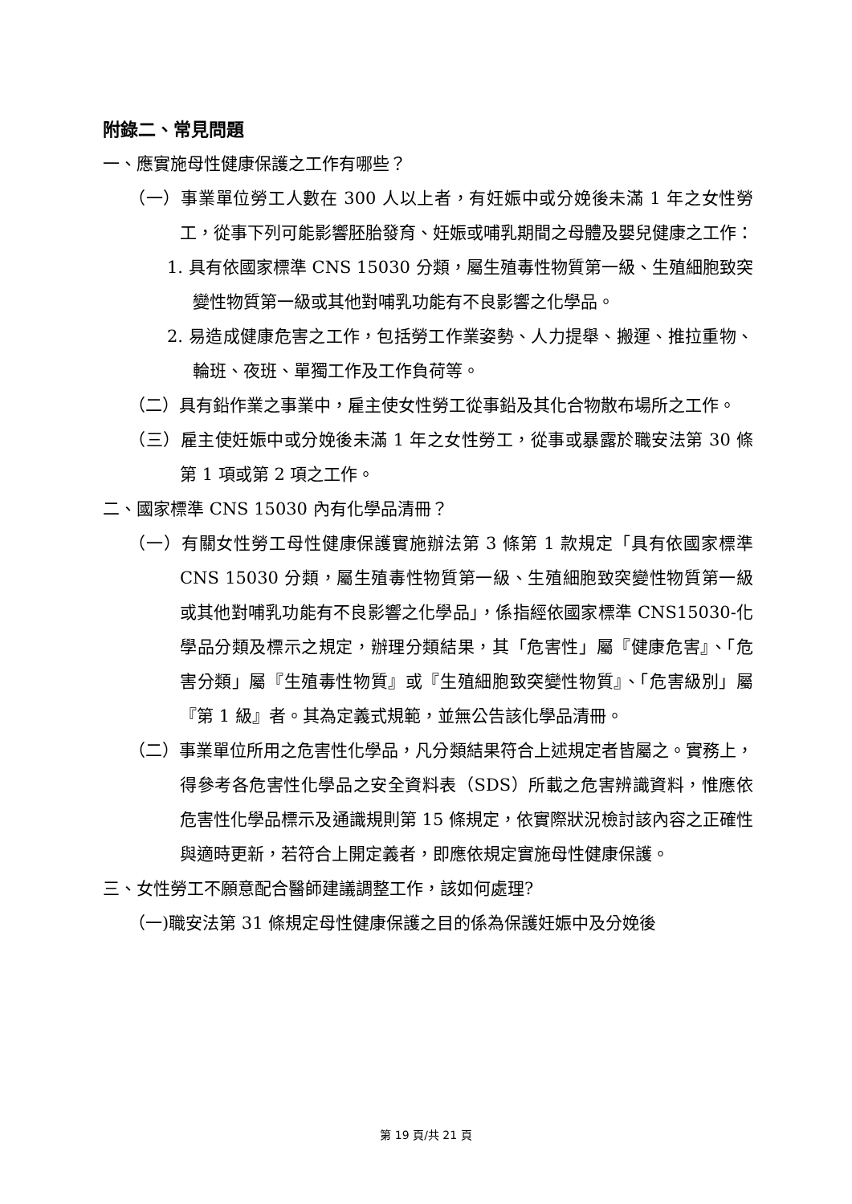附錄二、常見問題
一、應實施母性健康保護之工作有哪些？
（一）事業單位勞工人數在 300 人以上者，有妊娠中或分娩後未滿 1 年之女性勞工，從事下列可能影響胚胎發育、妊娠或哺乳期間之母體及嬰兒健康之工作：
1. 具有依國家標準 CNS 15030 分類，屬生殖毒性物質第一級、生殖細胞致突變性物質第一級或其他對哺乳功能有不良影響之化學品。
2. 易造成健康危害之工作，包括勞工作業姿勢、人力提舉、搬運、推拉重物、輪班、夜班、單獨工作及工作負荷等。
（二）具有鉛作業之事業中，雇主使女性勞工從事鉛及其化合物散布場所之工作。
（三）雇主使妊娠中或分娩後未滿 1 年之女性勞工，從事或暴露於職安法第 30 條第 1 項或第 2 項之工作。
二、國家標準 CNS 15030 內有化學品清冊？
（一）有關女性勞工母性健康保護實施辦法第 3 條第 1 款規定「具有依國家標準 CNS 15030 分類，屬生殖毒性物質第一級、生殖細胞致突變性物質第一級或其他對哺乳功能有不良影響之化學品」，係指經依國家標準 CNS15030-化學品分類及標示之規定，辦理分類結果，其「危害性」屬『健康危害』、「危害分類」屬『生殖毒性物質』或『生殖細胞致突變性物質』、「危害級別」屬『第 1 級』者。其為定義式規範，並無公告該化學品清冊。
（二）事業單位所用之危害性化學品，凡分類結果符合上述規定者皆屬之。實務上，得參考各危害性化學品之安全資料表（SDS）所載之危害辨識資料，惟應依危害性化學品標示及通識規則第 15 條規定，依實際狀況檢討該內容之正確性與適時更新，若符合上開定義者，即應依規定實施母性健康保護。
三、女性勞工不願意配合醫師建議調整工作，該如何處理?
（一)職安法第 31 條規定母性健康保護之目的係為保護妊娠中及分娩後
第 19 頁/共 21 頁